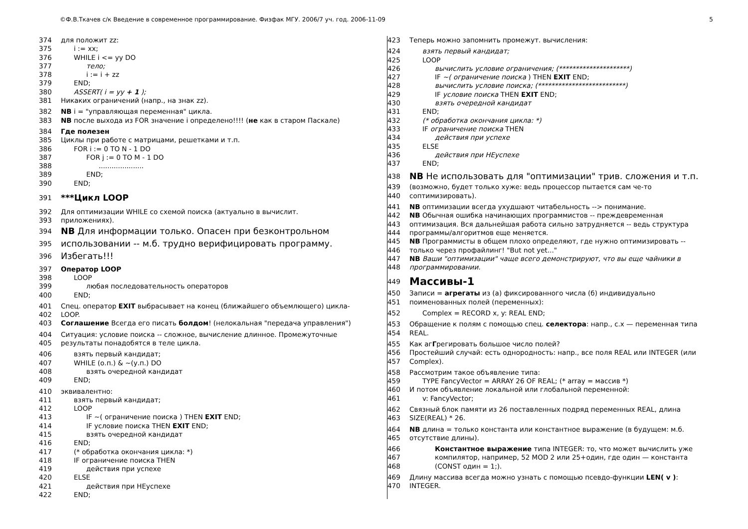©Ф.В.Ткачев с/к Введение в современное программирование. Физфак МГУ. 2006/7 уч. год. 2006-11-09 5
374 для положит zz:
375 i := xx;
376 WHILE i <= yy DO
377 тело;
378 i := i + zz
379 END;
380 ASSERT( i = yy + 1 );
381 Никаких ограничений (напр., на знак zz).
382 NB i = "управляющая переменная" цикла.
383 NB после выхода из FOR значение i определено!!!! (не как в старом Паскале)
384 Где полезен
385 Циклы при работе с матрицами, решетками и т.п.
386 FOR i := 0 TO N - 1 DO
387 FOR j := 0 TO M - 1 DO
388.....................
389 END;
390 END;
391 ***Цикл LOOP
392 Для оптимизации WHILE со схемой поиска (актуально в вычислит.
393 приложениях).
394 NB Для информации только. Опасен при безконтрольном
395 использовании -- м.б. трудно верифицировать программу.
396 Избегать!!!
397 Оператор LOOP
398 LOOP
399 любая последовательность операторов
400 END;
401 Спец. оператор EXIT выбрасывает на конец (ближайшего объемлющего) цикла-
402 LOOP.
403 Соглашение Всегда его писать болдом! (нелокальная "передача управления")
404 Ситуация: условие поиска -- сложное, вычисление длинное. Промежуточные
405 результаты понадобятся в теле цикла.
406 взять первый кандидат;
407 WHILE (о.п.) & ~(у.п.) DO
408 взять очередной кандидат
409 END;
410 эквивалентно:
411 взять первый кандидат;
412 LOOP
413 IF ~( ограничение поиска ) THEN EXIT END;
414 IF условие поиска THEN EXIT END;
415 взять очередной кандидат
416 END;
417 (* обработка окончания цикла: *)
418 IF ограничение поиска THEN
419 действия при успехе
420 ELSE
421 действия при НЕуспехе
422 END;
423 Теперь можно запомнить промежут. вычисления:
424 взять первый кандидат;
425 LOOP
426 вычислить условие ограничения; (*********************)
427 IF ~( ограничение поиска ) THEN EXIT END;
428 вычислить условие поиска; (**************************)
429 IF условие поиска THEN EXIT END;
430 взять очередной кандидат
431 END;
432 (* обработка окончания цикла: *)
433 IF ограничение поиска THEN
434 действия при успехе
435 ELSE
436 действия при НЕуспехе
437 END;
438 NB Не использовать для "оптимизации" трив. сложения и т.п.
439 (возможно, будет только хуже: ведь процессор пытается сам че-то
440 соптимизировать).
441 NB оптимизации всегда ухудшают читабельность --> понимание.
442 NB Обычная ошибка начинающих программистов -- преждевременная
443 оптимизация. Вся дальнейшая работа сильно затрудняется -- ведь структура
444 программы/алгоритмов еще меняется.
445 NB Программисты в общем плохо определяют, где нужно оптимизировать --
446 только через профайлинг! "But not yet..."
447 NB Ваши "оптимизации" чаще всего демонстрируют, что вы еще чайники в
448 программировании.
449 Массивы-1
450 Записи = агрегаты из (а) фиксированного числа (б) индивидуально
451 поименованных полей (переменных):
452 Complex = RECORD x, y: REAL END;
453 Обращение к полям с помощью спец. селектора: напр., c.x — переменная типа
454 REAL.
455 Как агГрегировать большое число полей?
456 Простейший случай: есть однородность: напр., все поля REAL или INTEGER (или
457 Complex).
458 Рассмотрим такое объявление типа:
459 TYPE FancyVector = ARRAY 26 OF REAL; (* array = массив *)
460 И потом объявление локальной или глобальной переменной:
461 v: FancyVector;
462 Связный блок памяти из 26 поставленных подряд переменных REAL, длина
463 SIZE(REAL) * 26.
464 NB длина = только константа или константное выражение (в будущем: м.б.
465 отсутствие длины).
466 Константное выражение типа INTEGER: то, что может вычислить уже
467 компилятор, например, 52 MOD 2 или 25+один, где один — константа
468 (CONST один = 1;).
469 Длину массива всегда можно узнать с помощью псевдо-функции LEN( v ):
470 INTEGER.